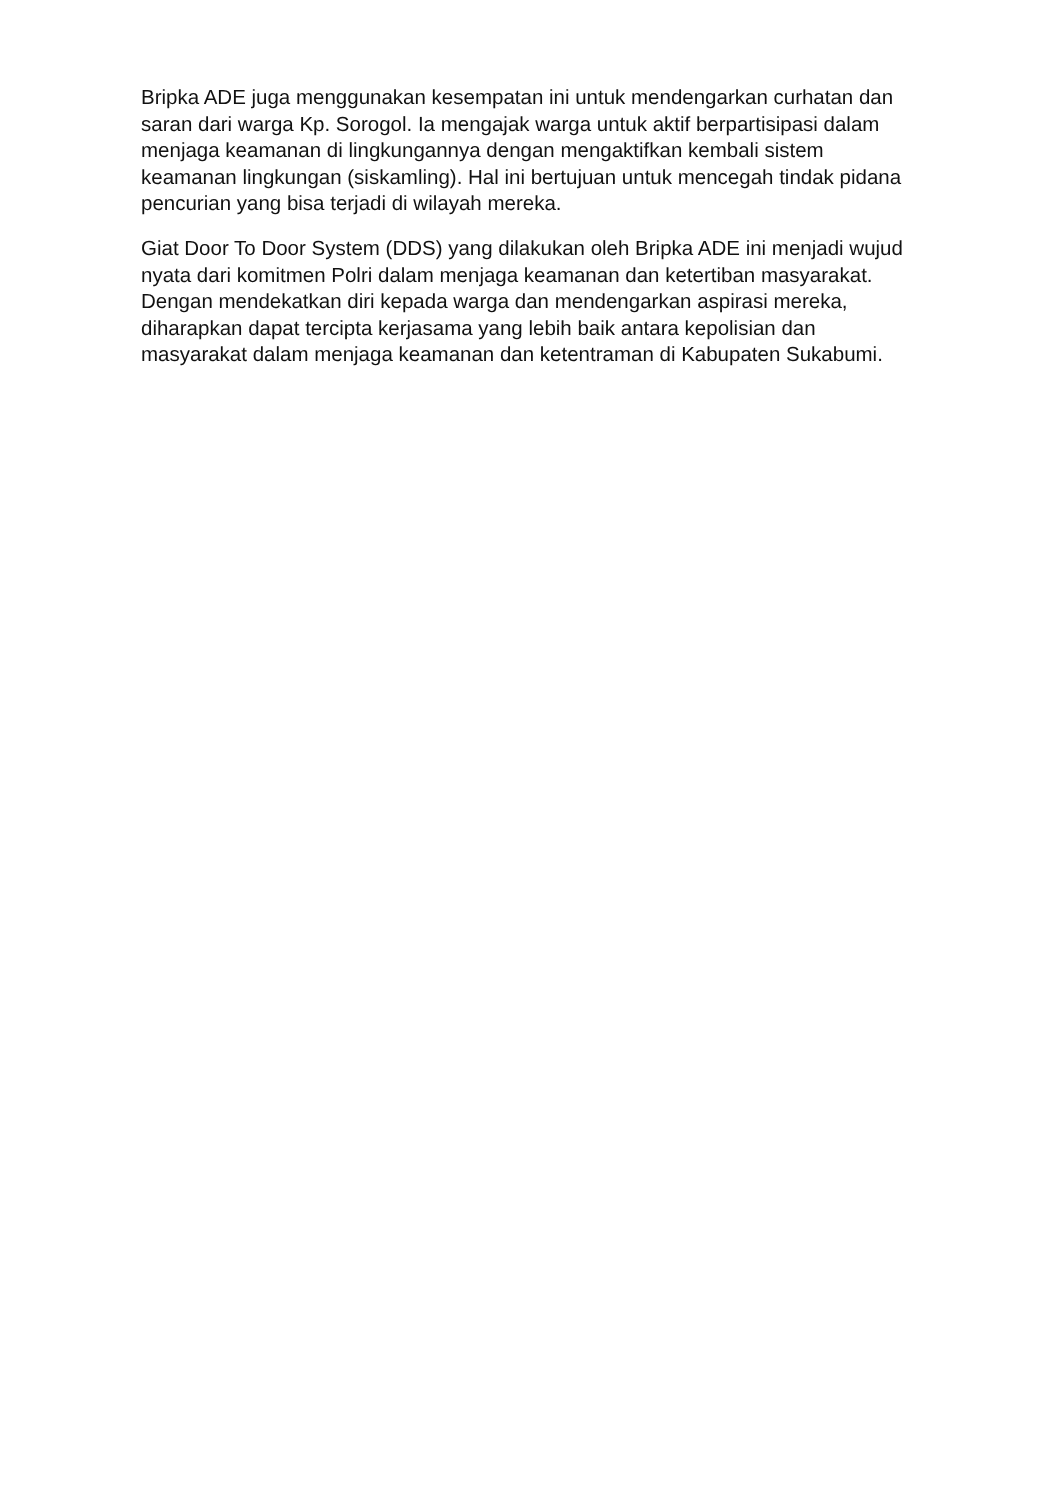Bripka ADE juga menggunakan kesempatan ini untuk mendengarkan curhatan dan saran dari warga Kp. Sorogol. Ia mengajak warga untuk aktif berpartisipasi dalam menjaga keamanan di lingkungannya dengan mengaktifkan kembali sistem keamanan lingkungan (siskamling). Hal ini bertujuan untuk mencegah tindak pidana pencurian yang bisa terjadi di wilayah mereka.
Giat Door To Door System (DDS) yang dilakukan oleh Bripka ADE ini menjadi wujud nyata dari komitmen Polri dalam menjaga keamanan dan ketertiban masyarakat. Dengan mendekatkan diri kepada warga dan mendengarkan aspirasi mereka, diharapkan dapat tercipta kerjasama yang lebih baik antara kepolisian dan masyarakat dalam menjaga keamanan dan ketentraman di Kabupaten Sukabumi.